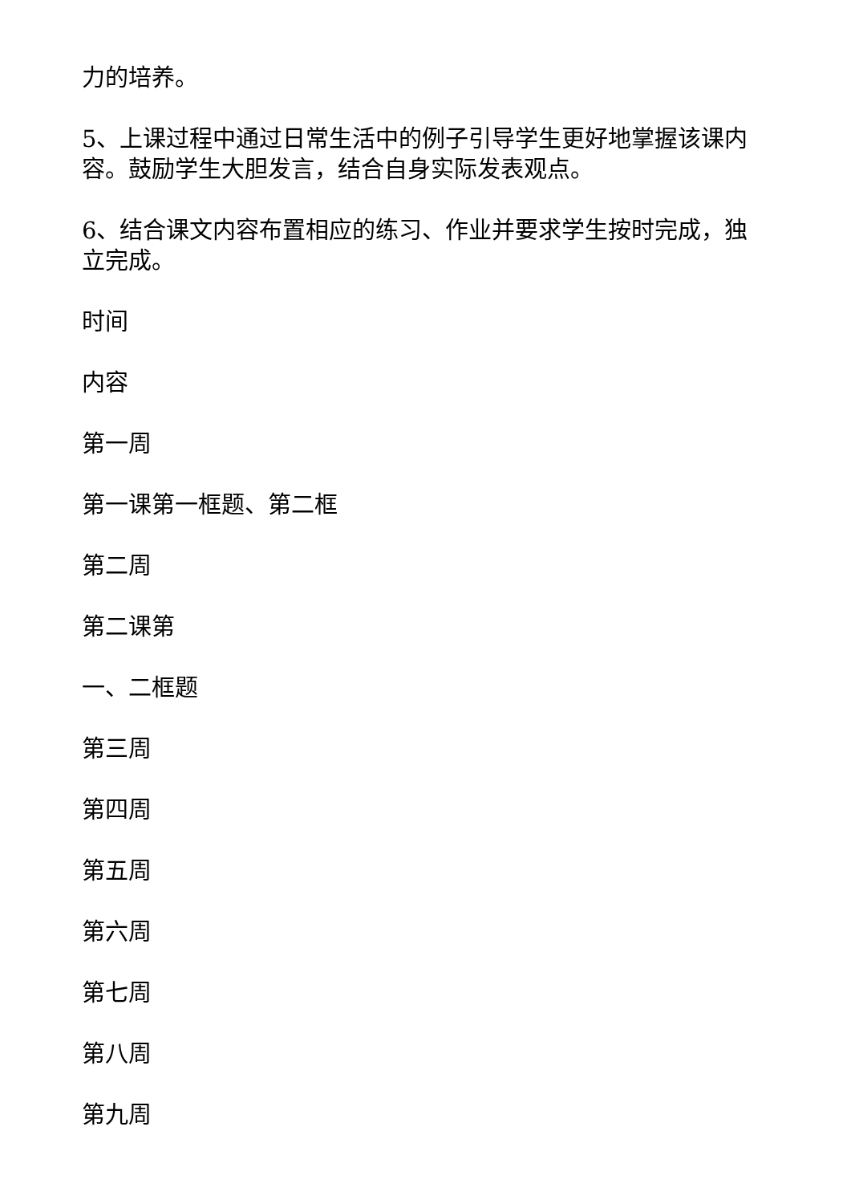力的培养。
5、上课过程中通过日常生活中的例子引导学生更好地掌握该课内容。鼓励学生大胆发言，结合自身实际发表观点。
6、结合课文内容布置相应的练习、作业并要求学生按时完成，独立完成。
时间
内容
第一周
第一课第一框题、第二框
第二周
第二课第
一、二框题
第三周
第四周
第五周
第六周
第七周
第八周
第九周